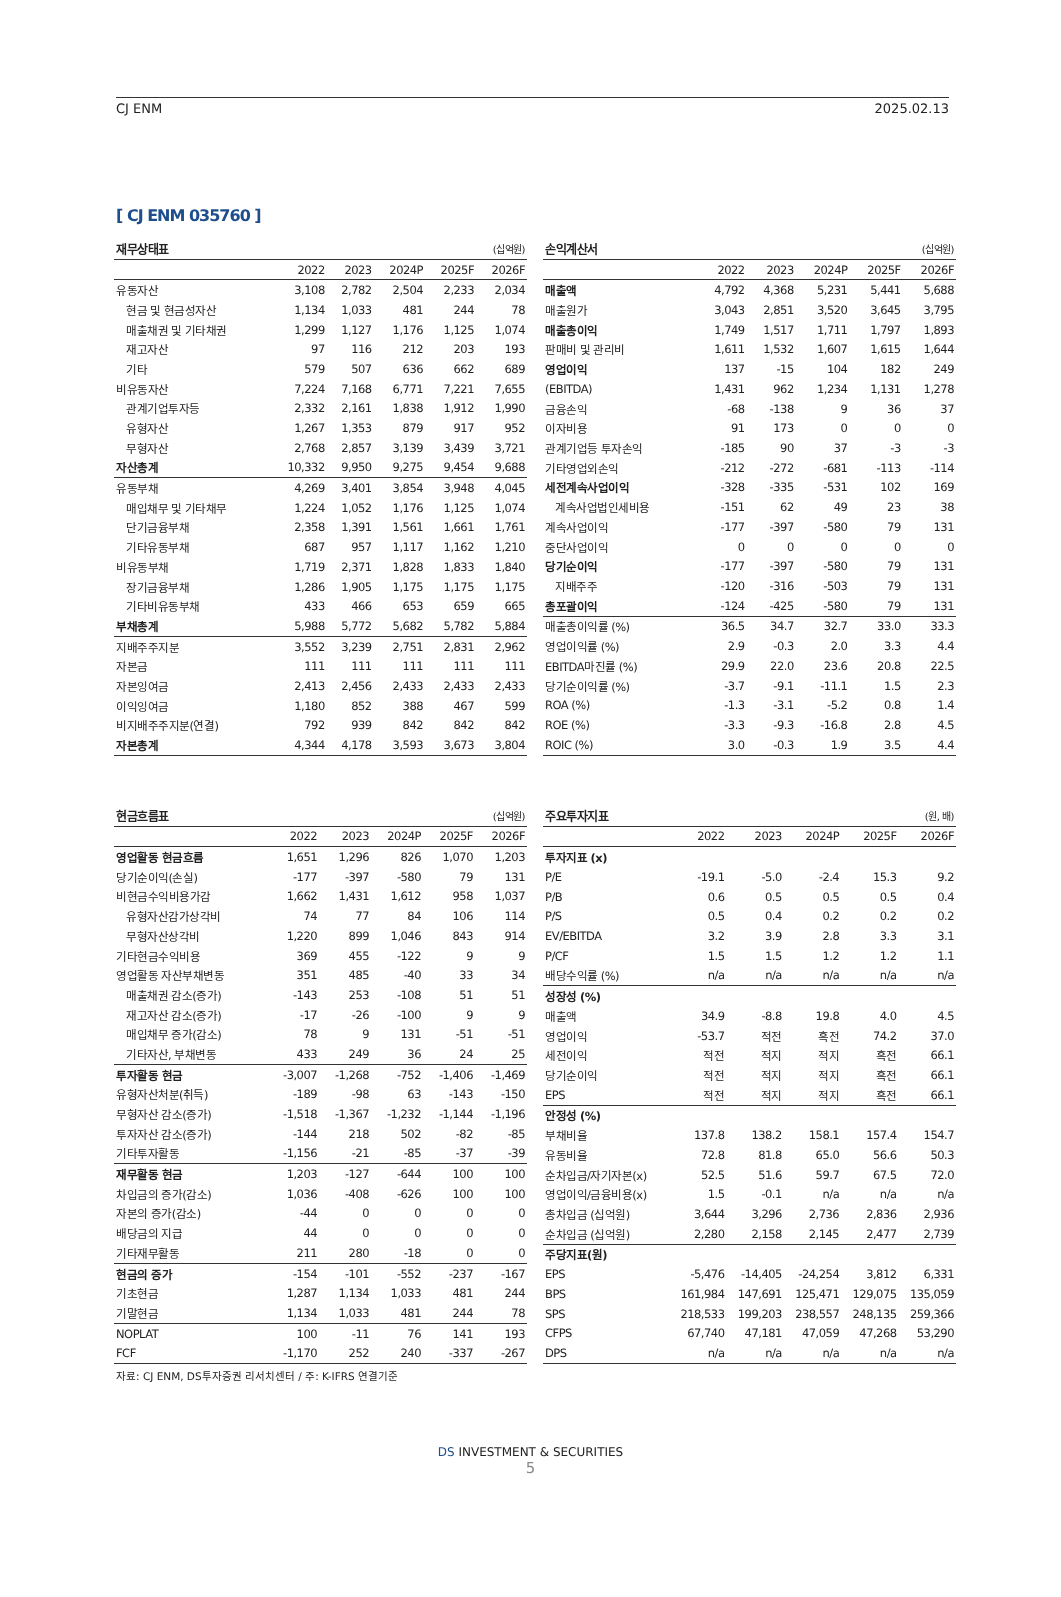CJ ENM 2025.02.13
[ CJ ENM 035760 ]
| 재무상태표 | | | | | (십억원) |
| --- | --- | --- | --- | --- | --- |
| | 2022 | 2023 | 2024P | 2025F | 2026F |
| 유동자산 | 3,108 | 2,782 | 2,504 | 2,233 | 2,034 |
| 현금 및 현금성자산 | 1,134 | 1,033 | 481 | 244 | 78 |
| 매출채권 및 기타채권 | 1,299 | 1,127 | 1,176 | 1,125 | 1,074 |
| 재고자산 | 97 | 116 | 212 | 203 | 193 |
| 기타 | 579 | 507 | 636 | 662 | 689 |
| 비유동자산 | 7,224 | 7,168 | 6,771 | 7,221 | 7,655 |
| 관계기업투자등 | 2,332 | 2,161 | 1,838 | 1,912 | 1,990 |
| 유형자산 | 1,267 | 1,353 | 879 | 917 | 952 |
| 무형자산 | 2,768 | 2,857 | 3,139 | 3,439 | 3,721 |
| 자산총계 | 10,332 | 9,950 | 9,275 | 9,454 | 9,688 |
| 유동부채 | 4,269 | 3,401 | 3,854 | 3,948 | 4,045 |
| 매입채무 및 기타채무 | 1,224 | 1,052 | 1,176 | 1,125 | 1,074 |
| 단기금융부채 | 2,358 | 1,391 | 1,561 | 1,661 | 1,761 |
| 기타유동부채 | 687 | 957 | 1,117 | 1,162 | 1,210 |
| 비유동부채 | 1,719 | 2,371 | 1,828 | 1,833 | 1,840 |
| 장기금융부채 | 1,286 | 1,905 | 1,175 | 1,175 | 1,175 |
| 기타비유동부채 | 433 | 466 | 653 | 659 | 665 |
| 부채총계 | 5,988 | 5,772 | 5,682 | 5,782 | 5,884 |
| 지배주주지분 | 3,552 | 3,239 | 2,751 | 2,831 | 2,962 |
| 자본금 | 111 | 111 | 111 | 111 | 111 |
| 자본잉여금 | 2,413 | 2,456 | 2,433 | 2,433 | 2,433 |
| 이익잉여금 | 1,180 | 852 | 388 | 467 | 599 |
| 비지배주주지분(연결) | 792 | 939 | 842 | 842 | 842 |
| 자본총계 | 4,344 | 4,178 | 3,593 | 3,673 | 3,804 |
| 손익계산서 | | | | | (십억원) |
| --- | --- | --- | --- | --- | --- |
| | 2022 | 2023 | 2024P | 2025F | 2026F |
| 매출액 | 4,792 | 4,368 | 5,231 | 5,441 | 5,688 |
| 매출원가 | 3,043 | 2,851 | 3,520 | 3,645 | 3,795 |
| 매출총이익 | 1,749 | 1,517 | 1,711 | 1,797 | 1,893 |
| 판매비 및 관리비 | 1,611 | 1,532 | 1,607 | 1,615 | 1,644 |
| 영업이익 | 137 | -15 | 104 | 182 | 249 |
| (EBITDA) | 1,431 | 962 | 1,234 | 1,131 | 1,278 |
| 금융손익 | -68 | -138 | 9 | 36 | 37 |
| 이자비용 | 91 | 173 | 0 | 0 | 0 |
| 관계기업등 투자손익 | -185 | 90 | 37 | -3 | -3 |
| 기타영업외손익 | -212 | -272 | -681 | -113 | -114 |
| 세전계속사업이익 | -328 | -335 | -531 | 102 | 169 |
| 계속사업법인세비용 | -151 | 62 | 49 | 23 | 38 |
| 계속사업이익 | -177 | -397 | -580 | 79 | 131 |
| 중단사업이익 | 0 | 0 | 0 | 0 | 0 |
| 당기순이익 | -177 | -397 | -580 | 79 | 131 |
| 지배주주 | -120 | -316 | -503 | 79 | 131 |
| 총포괄이익 | -124 | -425 | -580 | 79 | 131 |
| 매출총이익률 (%) | 36.5 | 34.7 | 32.7 | 33.0 | 33.3 |
| 영업이익률 (%) | 2.9 | -0.3 | 2.0 | 3.3 | 4.4 |
| EBITDA마진률 (%) | 29.9 | 22.0 | 23.6 | 20.8 | 22.5 |
| 당기순이익률 (%) | -3.7 | -9.1 | -11.1 | 1.5 | 2.3 |
| ROA (%) | -1.3 | -3.1 | -5.2 | 0.8 | 1.4 |
| ROE (%) | -3.3 | -9.3 | -16.8 | 2.8 | 4.5 |
| ROIC (%) | 3.0 | -0.3 | 1.9 | 3.5 | 4.4 |
| 현금흐름표 | | | | | (십억원) |
| --- | --- | --- | --- | --- | --- |
| | 2022 | 2023 | 2024P | 2025F | 2026F |
| 영업활동 현금흐름 | 1,651 | 1,296 | 826 | 1,070 | 1,203 |
| 당기순이익(손실) | -177 | -397 | -580 | 79 | 131 |
| 비현금수익비용가감 | 1,662 | 1,431 | 1,612 | 958 | 1,037 |
| 유형자산감가상각비 | 74 | 77 | 84 | 106 | 114 |
| 무형자산상각비 | 1,220 | 899 | 1,046 | 843 | 914 |
| 기타현금수익비용 | 369 | 455 | -122 | 9 | 9 |
| 영업활동 자산부채변동 | 351 | 485 | -40 | 33 | 34 |
| 매출채권 감소(증가) | -143 | 253 | -108 | 51 | 51 |
| 재고자산 감소(증가) | -17 | -26 | -100 | 9 | 9 |
| 매입채무 증가(감소) | 78 | 9 | 131 | -51 | -51 |
| 기타자산, 부채변동 | 433 | 249 | 36 | 24 | 25 |
| 투자활동 현금 | -3,007 | -1,268 | -752 | -1,406 | -1,469 |
| 유형자산처분(취득) | -189 | -98 | 63 | -143 | -150 |
| 무형자산 감소(증가) | -1,518 | -1,367 | -1,232 | -1,144 | -1,196 |
| 투자자산 감소(증가) | -144 | 218 | 502 | -82 | -85 |
| 기타투자활동 | -1,156 | -21 | -85 | -37 | -39 |
| 재무활동 현금 | 1,203 | -127 | -644 | 100 | 100 |
| 차입금의 증가(감소) | 1,036 | -408 | -626 | 100 | 100 |
| 자본의 증가(감소) | -44 | 0 | 0 | 0 | 0 |
| 배당금의 지급 | 44 | 0 | 0 | 0 | 0 |
| 기타재무활동 | 211 | 280 | -18 | 0 | 0 |
| 현금의 증가 | -154 | -101 | -552 | -237 | -167 |
| 기초현금 | 1,287 | 1,134 | 1,033 | 481 | 244 |
| 기말현금 | 1,134 | 1,033 | 481 | 244 | 78 |
| NOPLAT | 100 | -11 | 76 | 141 | 193 |
| FCF | -1,170 | 252 | 240 | -337 | -267 |
| 주요투자지표 | | | | | (원, 배) |
| --- | --- | --- | --- | --- | --- |
| | 2022 | 2023 | 2024P | 2025F | 2026F |
| 투자지표 (x) | | | | | |
| P/E | -19.1 | -5.0 | -2.4 | 15.3 | 9.2 |
| P/B | 0.6 | 0.5 | 0.5 | 0.5 | 0.4 |
| P/S | 0.5 | 0.4 | 0.2 | 0.2 | 0.2 |
| EV/EBITDA | 3.2 | 3.9 | 2.8 | 3.3 | 3.1 |
| P/CF | 1.5 | 1.5 | 1.2 | 1.2 | 1.1 |
| 배당수익률 (%) | n/a | n/a | n/a | n/a | n/a |
| 성장성 (%) | | | | | |
| 매출액 | 34.9 | -8.8 | 19.8 | 4.0 | 4.5 |
| 영업이익 | -53.7 | 적전 | 흑전 | 74.2 | 37.0 |
| 세전이익 | 적전 | 적지 | 적지 | 흑전 | 66.1 |
| 당기순이익 | 적전 | 적지 | 적지 | 흑전 | 66.1 |
| EPS | 적전 | 적지 | 적지 | 흑전 | 66.1 |
| 안정성 (%) | | | | | |
| 부채비율 | 137.8 | 138.2 | 158.1 | 157.4 | 154.7 |
| 유동비율 | 72.8 | 81.8 | 65.0 | 56.6 | 50.3 |
| 순차입금/자기자본(x) | 52.5 | 51.6 | 59.7 | 67.5 | 72.0 |
| 영업이익/금융비용(x) | 1.5 | -0.1 | n/a | n/a | n/a |
| 총차입금 (십억원) | 3,644 | 3,296 | 2,736 | 2,836 | 2,936 |
| 순차입금 (십억원) | 2,280 | 2,158 | 2,145 | 2,477 | 2,739 |
| 주당지표(원) | | | | | |
| EPS | -5,476 | -14,405 | -24,254 | 3,812 | 6,331 |
| BPS | 161,984 | 147,691 | 125,471 | 129,075 | 135,059 |
| SPS | 218,533 | 199,203 | 238,557 | 248,135 | 259,366 |
| CFPS | 67,740 | 47,181 | 47,059 | 47,268 | 53,290 |
| DPS | n/a | n/a | n/a | n/a | n/a |
자료: CJ ENM, DS투자증권 리서치센터 / 주: K-IFRS 연결기준
DS INVESTMENT & SECURITIES
5